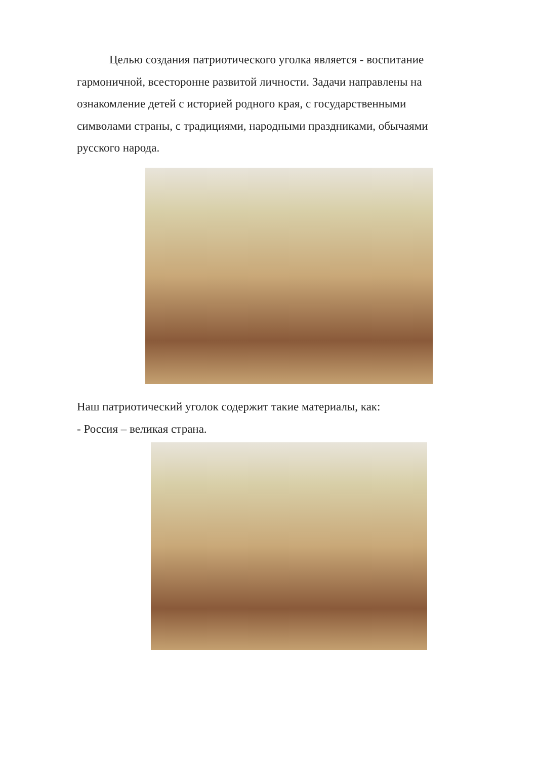Целью создания патриотического уголка является - воспитание гармоничной, всесторонне развитой личности. Задачи направлены на ознакомление детей с историей родного края, с государственными символами страны, с традициями, народными праздниками, обычаями русского народа.
Наш патриотический уголок содержит такие материалы, как:
- Россия – великая страна.